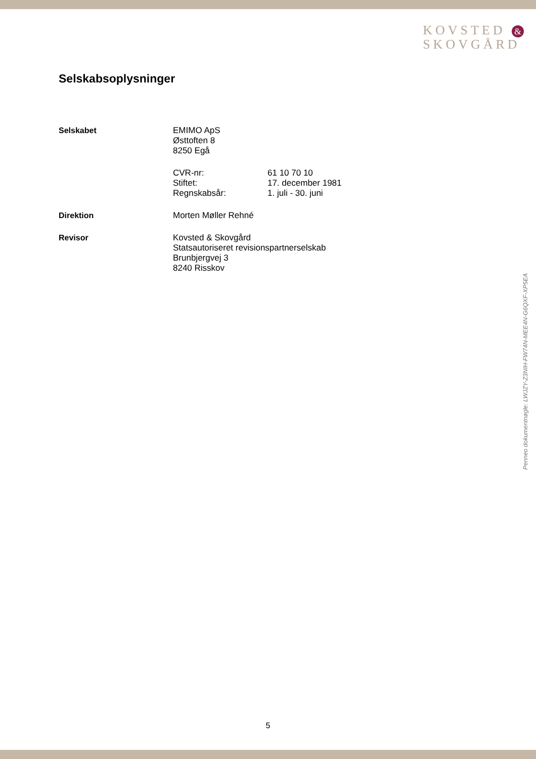KOVSTED &
SKOVGÅRD
Selskabsoplysninger
Selskabet EMIMO ApS
Østtoften 8
8250 Egå
CVR-nr:
Stiftet:
Regnskabsår:
61 10 70 10
17. december 1981
1. juli - 30. juni
Direktion Morten Møller Rehné
Revisor Kovsted & Skovgård
Statsautoriseret revisionspartnerselskab
Brunbjergvej 3
8240 Risskov
Penneo dokumentnøgle: LWJZY-Z3NIH-FW74N-MEE4N-G6QXF-XP5EA
5